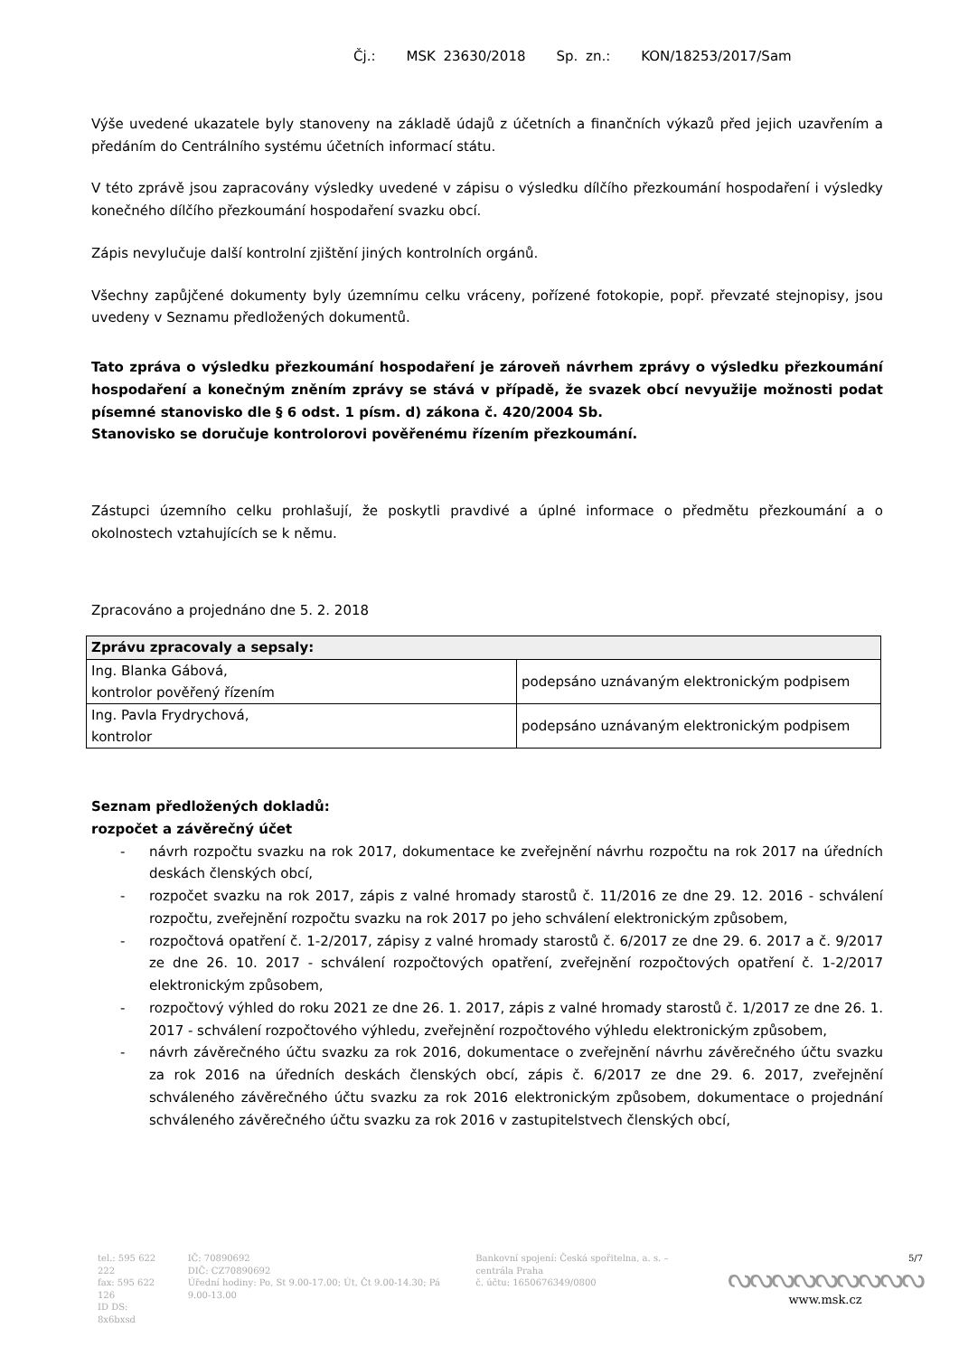Čj.: MSK 23630/2018 Sp. zn.: KON/18253/2017/Sam
Výše uvedené ukazatele byly stanoveny na základě údajů z účetních a finančních výkazů před jejich uzavřením a předáním do Centrálního systému účetních informací státu.
V této zprávě jsou zapracovány výsledky uvedené v zápisu o výsledku dílčího přezkoumání hospodaření i výsledky konečného dílčího přezkoumání hospodaření svazku obcí.
Zápis nevylučuje další kontrolní zjištění jiných kontrolních orgánů.
Všechny zapůjčené dokumenty byly územnímu celku vráceny, pořízené fotokopie, popř. převzaté stejnopisy, jsou uvedeny v Seznamu předložených dokumentů.
Tato zpráva o výsledku přezkoumání hospodaření je zároveň návrhem zprávy o výsledku přezkoumání hospodaření a konečným zněním zprávy se stává v případě, že svazek obcí nevyužije možnosti podat písemné stanovisko dle § 6 odst. 1 písm. d) zákona č. 420/2004 Sb.
Stanovisko se doručuje kontrolorovi pověřenému řízením přezkoumání.
Zástupci územního celku prohlašují, že poskytli pravdivé a úplné informace o předmětu přezkoumání a o okolnostech vztahujících se k němu.
Zpracováno a projednáno dne 5. 2. 2018
| Zprávu zpracovaly a sepsaly: | |
| --- | --- |
| Ing. Blanka Gábová, kontrolor pověřený řízením | podepsáno uznávaným elektronickým podpisem |
| Ing. Pavla Frydrychová, kontrolor | podepsáno uznávaným elektronickým podpisem |
Seznam předložených dokladů:
rozpočet a závěrečný účet
- návrh rozpočtu svazku na rok 2017, dokumentace ke zveřejnění návrhu rozpočtu na rok 2017 na úředních deskách členských obcí,
- rozpočet svazku na rok 2017, zápis z valné hromady starostů č. 11/2016 ze dne 29. 12. 2016 - schválení rozpočtu, zveřejnění rozpočtu svazku na rok 2017 po jeho schválení elektronickým způsobem,
- rozpočtová opatření č. 1-2/2017, zápisy z valné hromady starostů č. 6/2017 ze dne 29. 6. 2017 a č. 9/2017 ze dne 26. 10. 2017 - schválení rozpočtových opatření, zveřejnění rozpočtových opatření č. 1-2/2017 elektronickým způsobem,
- rozpočtový výhled do roku 2021 ze dne 26. 1. 2017, zápis z valné hromady starostů č. 1/2017 ze dne 26. 1. 2017 - schválení rozpočtového výhledu, zveřejnění rozpočtového výhledu elektronickým způsobem,
- návrh závěrečného účtu svazku za rok 2016, dokumentace o zveřejnění návrhu závěrečného účtu svazku za rok 2016 na úředních deskách členských obcí, zápis č. 6/2017 ze dne 29. 6. 2017, zveřejnění schváleného závěrečného účtu svazku za rok 2016 elektronickým způsobem, dokumentace o projednání schváleného závěrečného účtu svazku za rok 2016 v zastupitelstvech členských obcí,
tel.: 595 622 222
fax: 595 622 126
ID DS: 8x6bxsd
IČ: 70890692
DIČ: CZ70890692
Úřední hodiny: Po, St 9.00-17.00; Út, Čt 9.00-14.30; Pá 9.00-13.00
Bankovní spojení: Česká spořitelna, a. s. – centrála Praha
č. účtu: 1650676349/0800
5/7
ᔓᔓᔓᔓᔓᔓᔓᔓᔓ
www.msk.cz